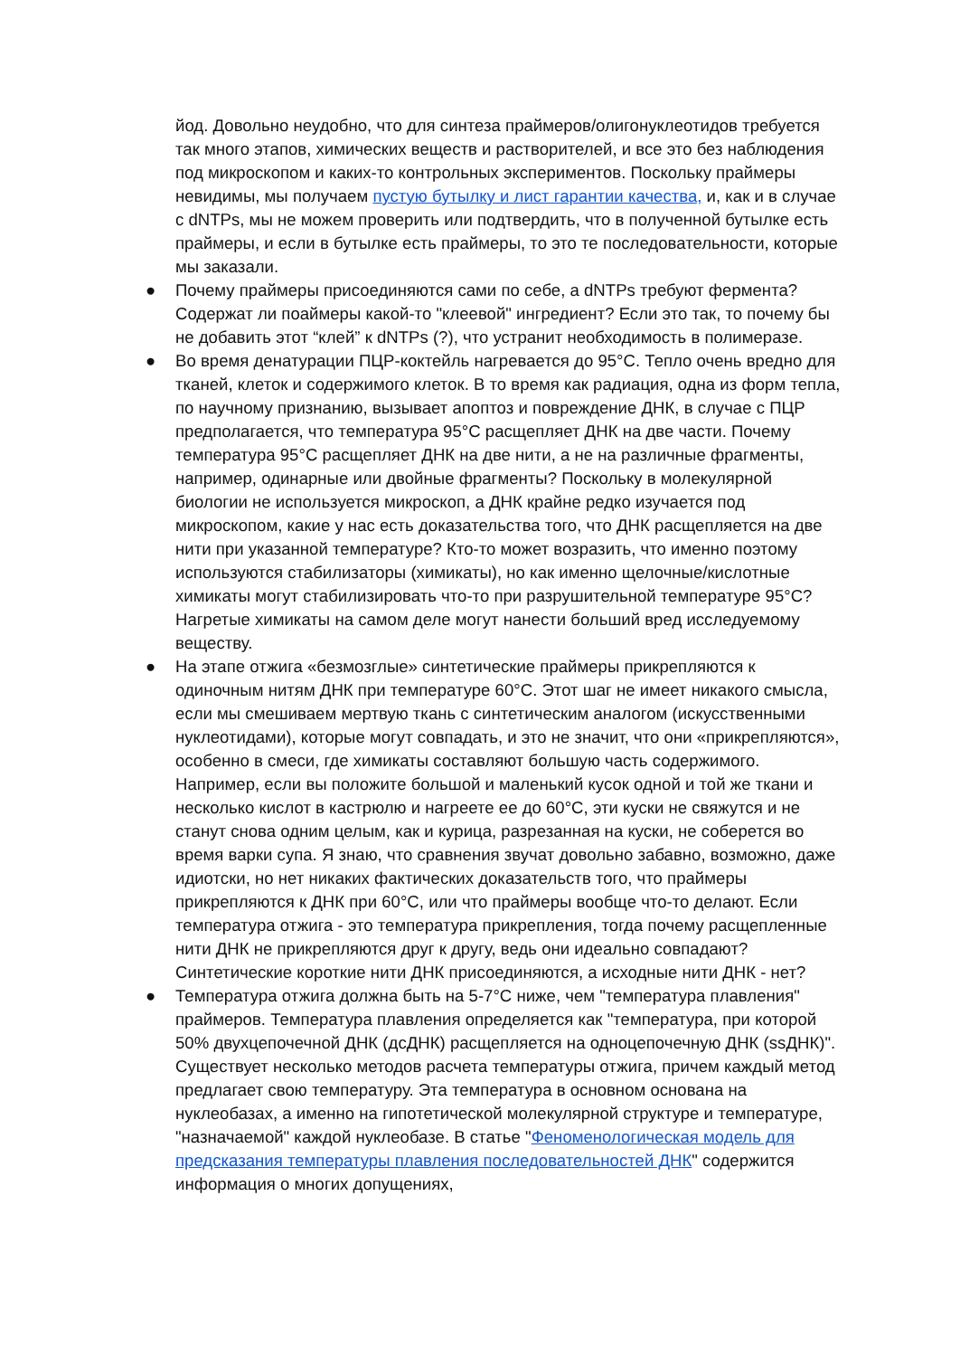йод. Довольно неудобно, что для синтеза праймеров/олигонуклеотидов требуется так много этапов, химических веществ и растворителей, и все это без наблюдения под микроскопом и каких-то контрольных экспериментов. Поскольку праймеры невидимы, мы получаем пустую бутылку и лист гарантии качества, и, как и в случае с dNTPs, мы не можем проверить или подтвердить, что в полученной бутылке есть праймеры, и если в бутылке есть праймеры, то это те последовательности, которые мы заказали.
● Почему праймеры присоединяются сами по себе, а dNTPs требуют фермента? Содержат ли поаймеры какой-то "клеевой" ингредиент? Если это так, то почему бы не добавить этот “клей” к dNTPs (?), что устранит необходимость в полимеразе.
● Во время денатурации ПЦР-коктейль нагревается до 95°C. Тепло очень вредно для тканей, клеток и содержимого клеток. В то время как радиация, одна из форм тепла, по научному признанию, вызывает апоптоз и повреждение ДНК, в случае с ПЦР предполагается, что температура 95°C расщепляет ДНК на две части. Почему температура 95°C расщепляет ДНК на две нити, а не на различные фрагменты, например, одинарные или двойные фрагменты? Поскольку в молекулярной биологии не используется микроскоп, а ДНК крайне редко изучается под микроскопом, какие у нас есть доказательства того, что ДНК расщепляется на две нити при указанной температуре? Кто-то может возразить, что именно поэтому используются стабилизаторы (химикаты), но как именно щелочные/кислотные химикаты могут стабилизировать что-то при разрушительной температуре 95°C? Нагретые химикаты на самом деле могут нанести больший вред исследуемому веществу.
● На этапе отжига «безмозглые» синтетические праймеры прикрепляются к одиночным нитям ДНК при температуре 60°C. Этот шаг не имеет никакого смысла, если мы смешиваем мертвую ткань с синтетическим аналогом (искусственными нуклеотидами), которые могут совпадать, и это не значит, что они «прикрепляются», особенно в смеси, где химикаты составляют большую часть содержимого. Например, если вы положите большой и маленький кусок одной и той же ткани и несколько кислот в кастрюлю и нагреете ее до 60°C, эти куски не свяжутся и не станут снова одним целым, как и курица, разрезанная на куски, не соберется во время варки супа. Я знаю, что сравнения звучат довольно забавно, возможно, даже идиотски, но нет никаких фактических доказательств того, что праймеры прикрепляются к ДНК при 60°C, или что праймеры вообще что-то делают. Если температура отжига - это температура прикрепления, тогда почему расщепленные нити ДНК не прикрепляются друг к другу, ведь они идеально совпадают? Синтетические короткие нити ДНК присоединяются, а исходные нити ДНК - нет?
● Температура отжига должна быть на 5-7°C ниже, чем "температура плавления" праймеров. Температура плавления определяется как "температура, при которой 50% двухцепочечной ДНК (дсДНК) расщепляется на одноцепочечную ДНК (ssДНК)". Существует несколько методов расчета температуры отжига, причем каждый метод предлагает свою температуру. Эта температура в основном основана на нуклеобазах, а именно на гипотетической молекулярной структуре и температуре, "назначаемой" каждой нуклеобазе. В статье "Феноменологическая модель для предсказания температуры плавления последовательностей ДНК" содержится информация о многих допущениях,